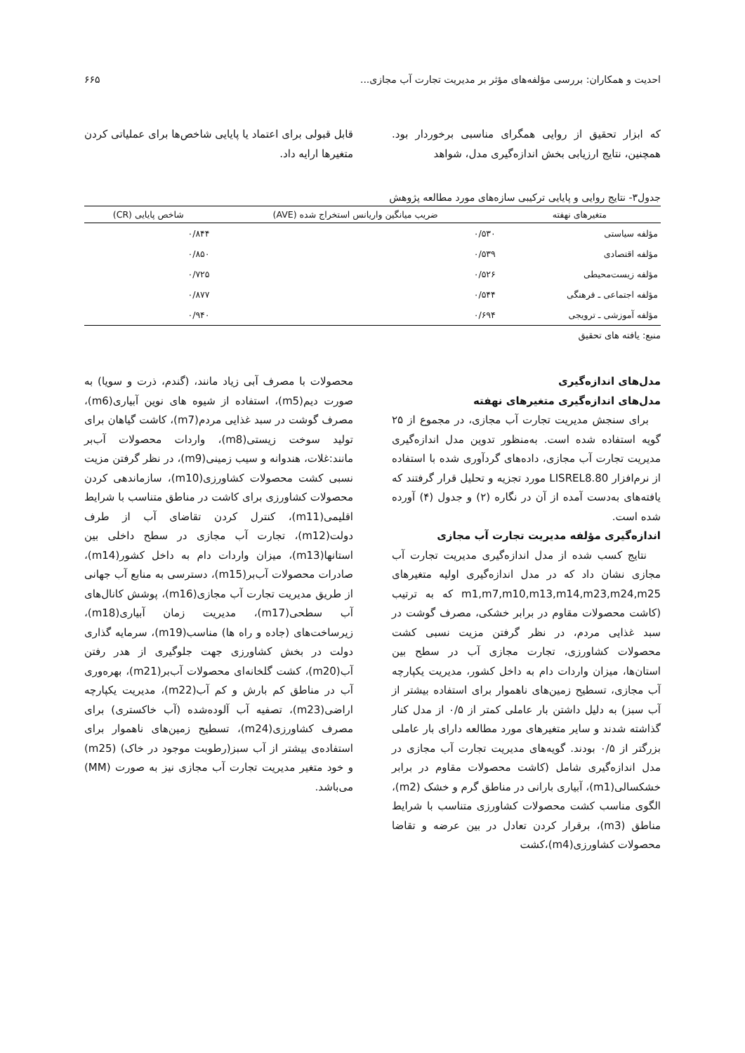احدیت و همکاران: بررسی مؤلفه‌های مؤثر بر مدیریت تجارت آب مجازی... ۶۶۵
که ابزار تحقیق از روایی همگرای مناسبی برخوردار بود. همچنین، نتایج ارزیابی بخش اندازه‌گیری مدل، شواهد
قابل قبولی برای اعتماد یا پایایی شاخص‌ها برای عملیاتی کردن متغیرها ارایه داد.
جدول۳- نتایج روایی و پایایی ترکیبی سازه‌های مورد مطالعه پژوهش
| متغیرهای نهفته | ضریب میانگین واریانس استخراج شده (AVE) | شاخص پایایی (CR) |
| --- | --- | --- |
| مؤلفه سیاستی | ۰/۵۳۰ | ۰/۸۴۴ |
| مؤلفه اقتصادی | ۰/۵۳۹ | ۰/۸۵۰ |
| مؤلفه زیست‌محیطی | ۰/۵۲۶ | ۰/۷۲۵ |
| مؤلفه اجتماعی ـ فرهنگی | ۰/۵۴۴ | ۰/۸۷۷ |
| مؤلفه آموزشی ـ ترویجی | ۰/۶۹۴ | ۰/۹۴۰ |
منبع: یافته های تحقیق
مدل‌های اندازه‌گیری
مدل‌های اندازه‌گیری متغیرهای نهفته
برای سنجش مدیریت تجارت آب مجازی، در مجموع از ۲۵ گویه استفاده شده است. به‌منظور تدوین مدل اندازه‌گیری مدیریت تجارت آب مجازی، داده‌های گردآوری شده با استفاده از نرم‌افزار LISREL8.80 مورد تجزیه و تحلیل قرار گرفتند که یافته‌های به‌دست آمده از آن در نگاره (۲) و جدول (۴) آورده شده است.
اندازه‌گیری مؤلفه مدیریت تجارت آب مجازی
نتایج کسب شده از مدل اندازه‌گیری مدیریت تجارت آب مجازی نشان داد که در مدل اندازه‌گیری اولیه متغیرهای m1,m7,m10,m13,m14,m23,m24,m25 که به ترتیب (کاشت محصولات مقاوم در برابر خشکی، مصرف گوشت در سبد غذایی مردم، در نظر گرفتن مزیت نسبی کشت محصولات کشاورزی، تجارت مجازی آب در سطح بین استان‌ها، میزان واردات دام به داخل کشور، مدیریت یکپارچه آب مجازی، تسطیح زمین‌های ناهموار برای استفاده بیشتر از آب سبز) به دلیل داشتن بار عاملی کمتر از ۰/۵ از مدل کنار گذاشته شدند و سایر متغیرهای مورد مطالعه دارای بار عاملی بزرگتر از ۰/۵ بودند. گویه‌های مدیریت تجارت آب مجازی در مدل اندازه‌گیری شامل (کاشت محصولات مقاوم در برابر خشکسالی(m1)، آبیاری بارانی در مناطق گرم و خشک (m2)، الگوی مناسب کشت محصولات کشاورزی متناسب با شرایط مناطق (m3)، برقرار کردن تعادل در بین عرضه و تقاضا محصولات کشاورزی(m4)،کشت
محصولات با مصرف آبی زیاد مانند، (گندم، ذرت و سویا) به صورت دیم(m5)، استفاده از شیوه های نوین آبیاری(m6)، مصرف گوشت در سبد غذایی مردم(m7)، کاشت گیاهان برای تولید سوخت زیستی(m8)، واردات محصولات آب‌بر مانند:غلات، هندوانه و سیب زمینی(m9)، در نظر گرفتن مزیت نسبی کشت محصولات کشاورزی(m10)، سازماندهی کردن محصولات کشاورزی برای کاشت در مناطق متناسب با شرایط اقلیمی(m11)، کنترل کردن تقاضای آب از طرف دولت(m12)، تجارت آب مجازی در سطح داخلی بین استانها(m13)، میزان واردات دام به داخل کشور(m14)، صادرات محصولات آب‌بر(m15)، دسترسی به منابع آب جهانی از طریق مدیریت تجارت آب مجازی(m16)، پوشش کانال‌های آب سطحی(m17)، مدیریت زمان آبیاری(m18)، زیرساخت‌های (جاده و راه ها) مناسب(m19)، سرمایه گذاری دولت در بخش کشاورزی جهت جلوگیری از هدر رفتن آب(m20)، کشت گلخانه‌ای محصولات آب‌بر(m21)، بهره‌وری آب در مناطق کم بارش و کم آب(m22)، مدیریت یکپارچه اراضی(m23)، تصفیه آب آلوده‌شده (آب خاکستری) برای مصرف کشاورزی(m24)، تسطیح زمین‌های ناهموار برای استفاده‌ی بیشتر از آب سبز(رطوبت موجود در خاک) (m25) و خود متغیر مدیریت تجارت آب مجازی نیز به صورت (MM) می‌باشد.